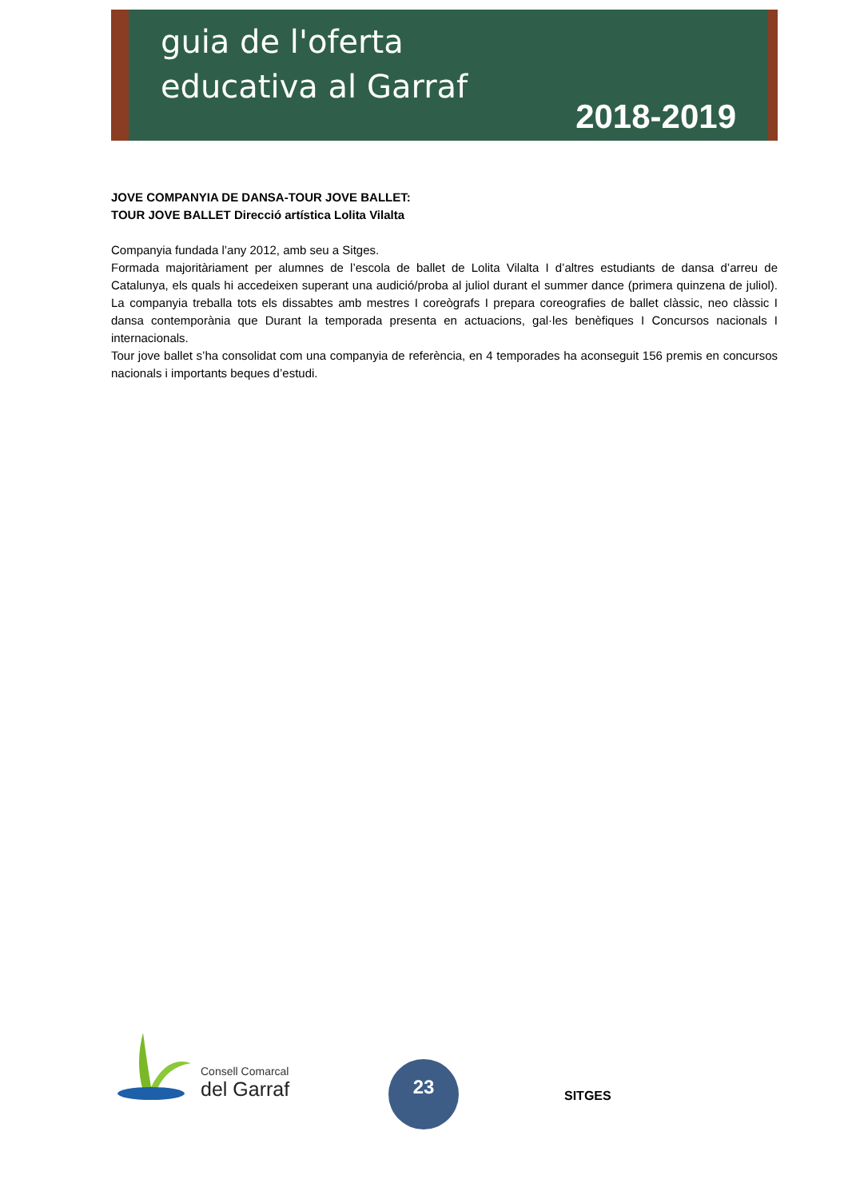guia de l'oferta
educativa al Garraf
2018-2019
JOVE COMPANYIA DE DANSA-TOUR JOVE BALLET:
TOUR JOVE BALLET Direcció artística Lolita Vilalta
Companyia fundada l’any 2012, amb seu a Sitges.
Formada majoritàriament per alumnes de l’escola de ballet de Lolita Vilalta I d’altres estudiants de dansa d’arreu de Catalunya, els quals hi accedeixen superant una audició/proba al juliol durant el summer dance (primera quinzena de juliol). La companyia treballa tots els dissabtes amb mestres I coreògrafs I prepara coreografies de ballet clàssic, neo clàssic I dansa contemporània que Durant la temporada presenta en actuacions, gal·les benèfiques I Concursos nacionals I internacionals.
Tour jove ballet s’ha consolidat com una companyia de referència, en 4 temporades ha aconseguit 156 premis en concursos nacionals i importants beques d’estudi.
Consell Comarcal
del Garraf
23
SITGES